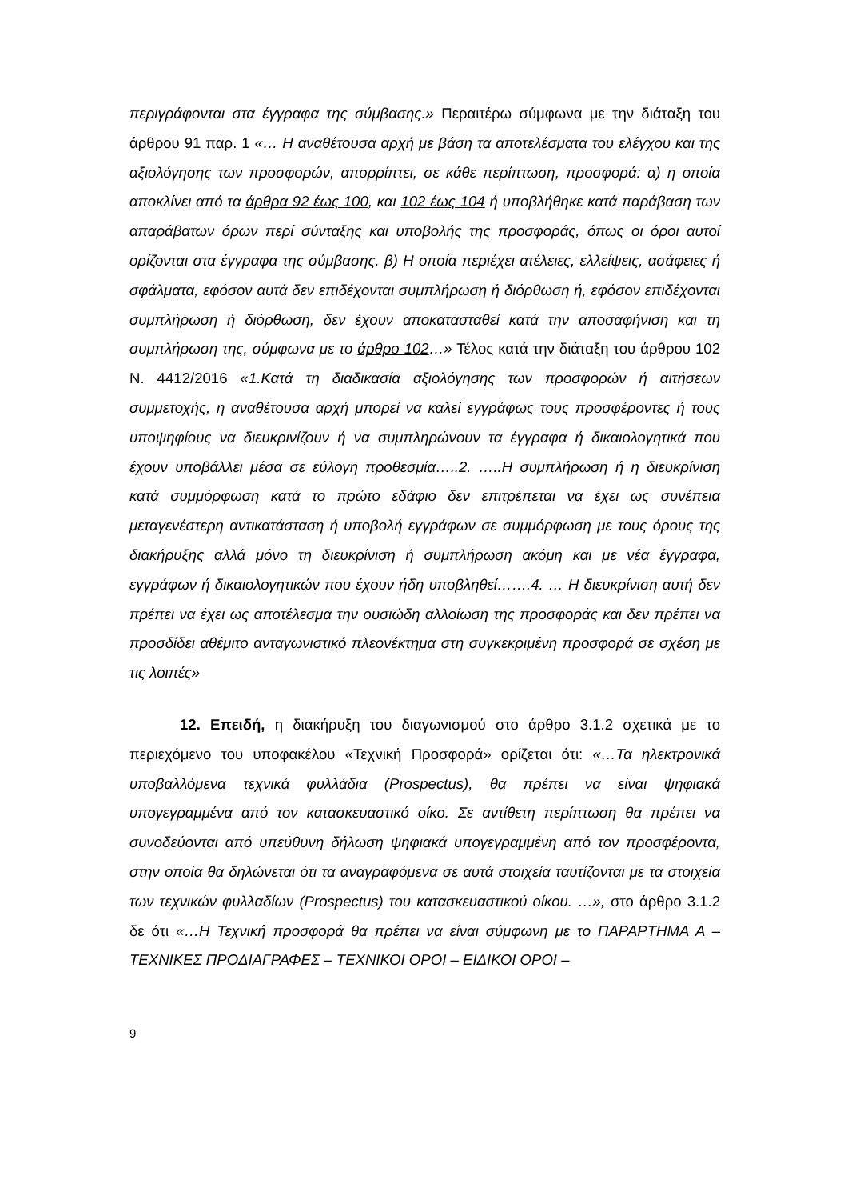περιγράφονται στα έγγραφα της σύμβασης.» Περαιτέρω σύμφωνα με την διάταξη του άρθρου 91 παρ. 1 «… Η αναθέτουσα αρχή με βάση τα αποτελέσματα του ελέγχου και της αξιολόγησης των προσφορών, απορρίπτει, σε κάθε περίπτωση, προσφορά: α) η οποία αποκλίνει από τα άρθρα 92 έως 100, και 102 έως 104 ή υποβλήθηκε κατά παράβαση των απαράβατων όρων περί σύνταξης και υποβολής της προσφοράς, όπως οι όροι αυτοί ορίζονται στα έγγραφα της σύμβασης. β) Η οποία περιέχει ατέλειες, ελλείψεις, ασάφειες ή σφάλματα, εφόσον αυτά δεν επιδέχονται συμπλήρωση ή διόρθωση ή, εφόσον επιδέχονται συμπλήρωση ή διόρθωση, δεν έχουν αποκατασταθεί κατά την αποσαφήνιση και τη συμπλήρωση της, σύμφωνα με το άρθρο 102…» Τέλος κατά την διάταξη του άρθρου 102 Ν. 4412/2016 «1.Κατά τη διαδικασία αξιολόγησης των προσφορών ή αιτήσεων συμμετοχής, η αναθέτουσα αρχή μπορεί να καλεί εγγράφως τους προσφέροντες ή τους υποψηφίους να διευκρινίζουν ή να συμπληρώνουν τα έγγραφα ή δικαιολογητικά που έχουν υποβάλλει μέσα σε εύλογη προθεσμία…..2. …..Η συμπλήρωση ή η διευκρίνιση κατά συμμόρφωση κατά το πρώτο εδάφιο δεν επιτρέπεται να έχει ως συνέπεια μεταγενέστερη αντικατάσταση ή υποβολή εγγράφων σε συμμόρφωση με τους όρους της διακήρυξης αλλά μόνο τη διευκρίνιση ή συμπλήρωση ακόμη και με νέα έγγραφα, εγγράφων ή δικαιολογητικών που έχουν ήδη υποβληθεί…….4. … Η διευκρίνιση αυτή δεν πρέπει να έχει ως αποτέλεσμα την ουσιώδη αλλοίωση της προσφοράς και δεν πρέπει να προσδίδει αθέμιτο ανταγωνιστικό πλεονέκτημα στη συγκεκριμένη προσφορά σε σχέση με τις λοιπές»
12. Επειδή, η διακήρυξη του διαγωνισμού στο άρθρο 3.1.2 σχετικά με το περιεχόμενο του υποφακέλου «Τεχνική Προσφορά» ορίζεται ότι: «…Τα ηλεκτρονικά υποβαλλόμενα τεχνικά φυλλάδια (Prospectus), θα πρέπει να είναι ψηφιακά υπογεγραμμένα από τον κατασκευαστικό οίκο. Σε αντίθετη περίπτωση θα πρέπει να συνοδεύονται από υπεύθυνη δήλωση ψηφιακά υπογεγραμμένη από τον προσφέροντα, στην οποία θα δηλώνεται ότι τα αναγραφόμενα σε αυτά στοιχεία ταυτίζονται με τα στοιχεία των τεχνικών φυλλαδίων (Prospectus) του κατασκευαστικού οίκου. …», στο άρθρο 3.1.2 δε ότι «…Η Τεχνική προσφορά θα πρέπει να είναι σύμφωνη με το ΠΑΡΑΡΤΗΜΑ Α – ΤΕΧΝΙΚΕΣ ΠΡΟΔΙΑΓΡΑΦΕΣ – ΤΕΧΝΙΚΟΙ ΟΡΟΙ – ΕΙΔΙΚΟΙ ΟΡΟΙ –
9